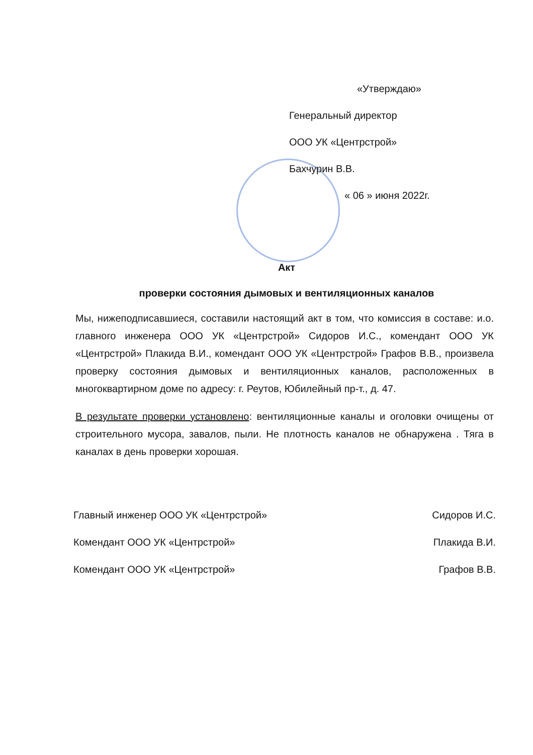«Утверждаю»
Генеральный директор
ООО УК «Центрстрой»
Бахчурин В.В.
« 06 » июня 2022г.
Акт
проверки состояния дымовых и вентиляционных каналов
Мы, нижеподписавшиеся, составили настоящий акт в том, что комиссия в составе: и.о. главного инженера ООО УК «Центрстрой» Сидоров И.С., комендант ООО УК «Центрстрой» Плакида В.И., комендант ООО УК «Центрстрой» Графов В.В., произвела проверку состояния дымовых и вентиляционных каналов, расположенных в многоквартирном доме по адресу: г. Реутов, Юбилейный пр-т., д. 47.
В результате проверки установлено: вентиляционные каналы и оголовки очищены от строительного мусора, завалов, пыли. Не плотность каналов не обнаружена . Тяга в каналах в день проверки хорошая.
Главный инженер ООО УК «Центрстрой» Сидоров И.С.
Комендант ООО УК «Центрстрой» Плакида В.И.
Комендант ООО УК «Центрстрой» Графов В.В.